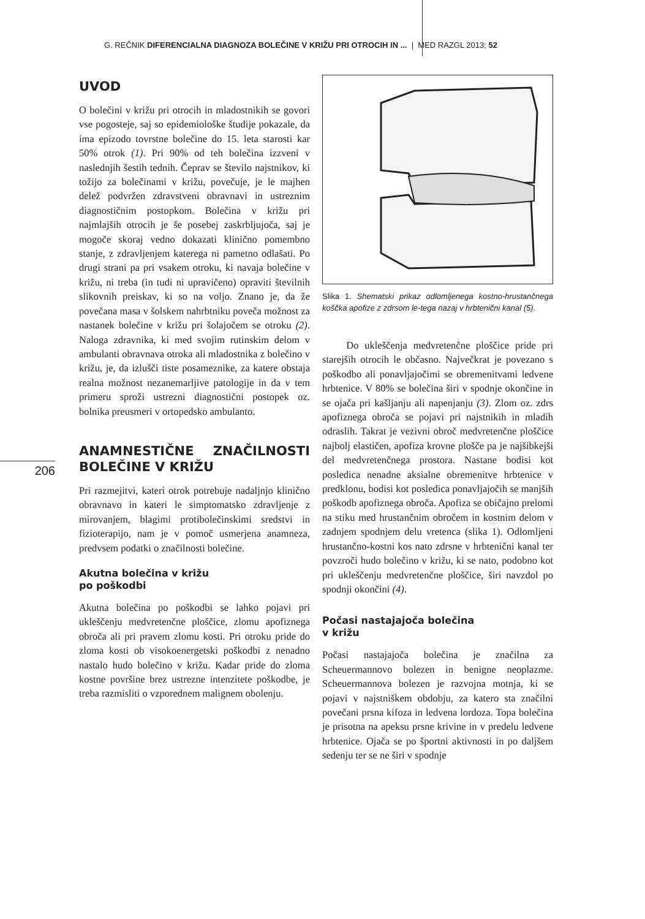G. REČNIK DIFERENCIALNA DIAGNOZA BOLEČINE V KRIŽU PRI OTROCIH IN ... | MED RAZGL 2013; 52
206
UVOD
O bolečini v križu pri otrocih in mladostnikih se govori vse pogosteje, saj so epidemiološke študije pokazale, da ima epizodo tovrstne bolečine do 15. leta starosti kar 50% otrok (1). Pri 90% od teh bolečina izzveni v naslednjih šestih tednih. Čeprav se število najstnikov, ki tožijo za bolečinami v križu, povečuje, je le majhen delež podvržen zdravstveni obravnavi in ustreznim diagnostičnim postopkom. Bolečina v križu pri najmlajših otrocih je še posebej zaskrbljujoča, saj je mogoče skoraj vedno dokazati klinično pomembno stanje, z zdravljenjem katerega ni pametno odlašati. Po drugi strani pa pri vsakem otroku, ki navaja bolečine v križu, ni treba (in tudi ni upravičeno) opraviti številnih slikovnih preiskav, ki so na voljo. Znano je, da že povečana masa v šolskem nahrbtniku poveča možnost za nastanek bolečine v križu pri šolajočem se otroku (2). Naloga zdravnika, ki med svojim rutinskim delom v ambulanti obravnava otroka ali mladostnika z bolečino v križu, je, da izlušči tiste posameznike, za katere obstaja realna možnost nezanemarljive patologije in da v tem primeru sproži ustrezni diagnostični postopek oz. bolnika preusmeri v ortopedsko ambulanto.
ANAMNESTIČNE ZNAČILNOSTI BOLEČINE V KRIŽU
Pri razmejitvi, kateri otrok potrebuje nadaljnjo klinično obravnavo in kateri le simptomatsko zdravljenje z mirovanjem, blagimi protibolečinskimi sredstvi in fizioterapijo, nam je v pomoč usmerjena anamneza, predvsem podatki o značilnosti bolečine.
Akutna bolečina v križu
po poškodbi
Akutna bolečina po poškodbi se lahko pojavi pri ukleščenju medvretenčne ploščice, zlomu apofiznega obroča ali pri pravem zlomu kosti. Pri otroku pride do zloma kosti ob visokoenergetski poškodbi z nenadno nastalo hudo bolečino v križu. Kadar pride do zloma kostne površine brez ustrezne intenzitete poškodbe, je treba razmisliti o vzporednem malignem obolenju.
Slika 1. Shematski prikaz odlomljenega kostno-hrustančnega koščka apofize z zdrsom le-tega nazaj v hrbtenični kanal (5).
Do ukleščenja medvretenčne ploščice pride pri starejših otrocih le občasno. Največkrat je povezano s poškodbo ali ponavljajočimi se obremenitvami ledvene hrbtenice. V 80% se bolečina širi v spodnje okončine in se ojača pri kašljanju ali napenjanju (3). Zlom oz. zdrs apofiznega obroča se pojavi pri najstnikih in mladih odraslih. Takrat je vezivni obroč medvretenčne ploščice najbolj elastičen, apofiza krovne plošče pa je najšibkejši del medvretenčnega prostora. Nastane bodisi kot posledica nenadne aksialne obremenitve hrbtenice v predklonu, bodisi kot posledica ponavljajočih se manjših poškodb apofiznega obroča. Apofiza se običajno prelomi na stiku med hrustančnim obročem in kostnim delom v zadnjem spodnjem delu vretenca (slika 1). Odlomljeni hrustančno-kostni kos nato zdrsne v hrbtenični kanal ter povzroči hudo bolečino v križu, ki se nato, podobno kot pri ukleščenju medvretenčne ploščice, širi navzdol po spodnji okončini (4).
Počasi nastajajoča bolečina
v križu
Počasi nastajajoča bolečina je značilna za Scheuermannovo bolezen in benigne neoplazme. Scheuermannova bolezen je razvojna motnja, ki se pojavi v najstniškem obdobju, za katero sta značilni povečani prsna kifoza in ledvena lordoza. Topa bolečina je prisotna na apeksu prsne krivine in v predelu ledvene hrbtenice. Ojača se po športni aktivnosti in po daljšem sedenju ter se ne širi v spodnje